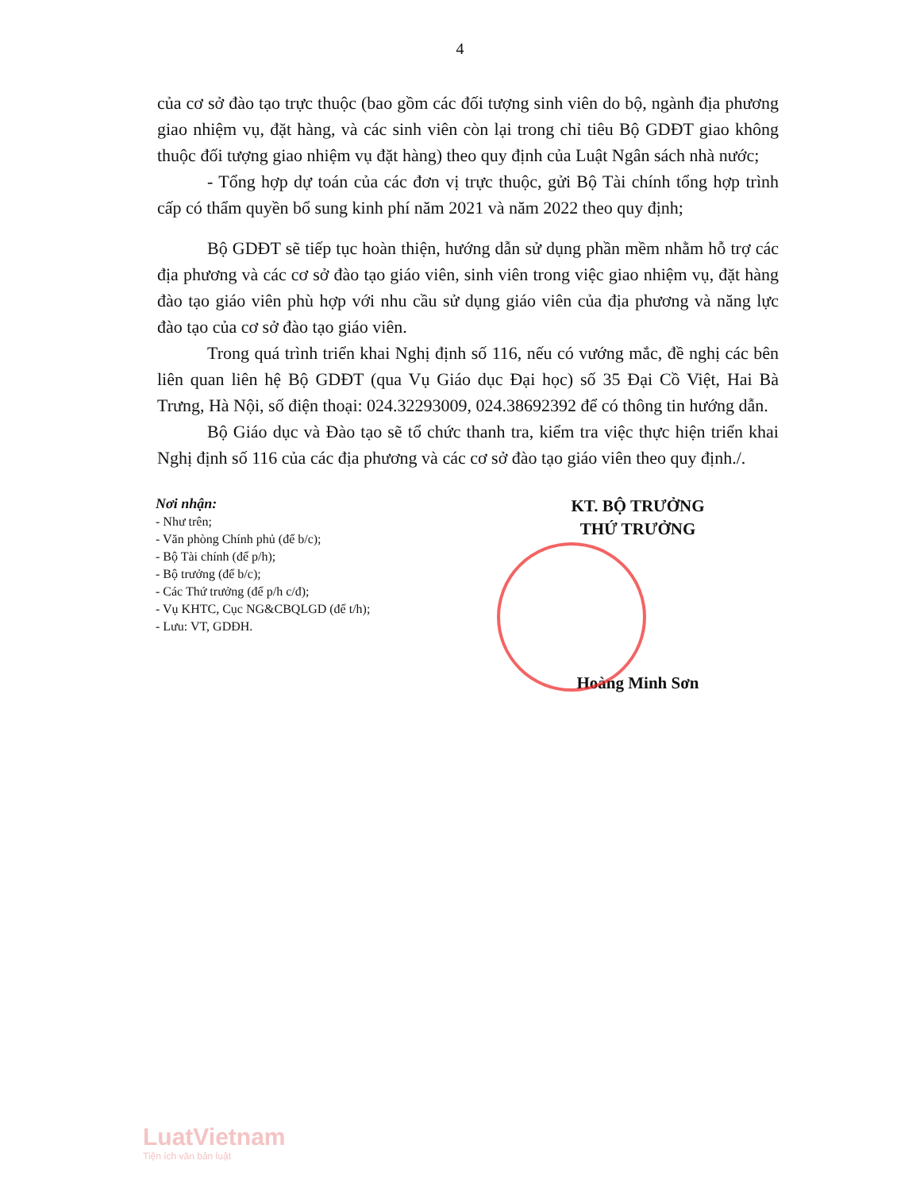4
của cơ sở đào tạo trực thuộc (bao gồm các đối tượng sinh viên do bộ, ngành địa phương giao nhiệm vụ, đặt hàng, và các sinh viên còn lại trong chỉ tiêu Bộ GDĐT giao không thuộc đối tượng giao nhiệm vụ đặt hàng) theo quy định của Luật Ngân sách nhà nước;
- Tổng hợp dự toán của các đơn vị trực thuộc, gửi Bộ Tài chính tổng hợp trình cấp có thẩm quyền bổ sung kinh phí năm 2021 và năm 2022 theo quy định;
Bộ GDĐT sẽ tiếp tục hoàn thiện, hướng dẫn sử dụng phần mềm nhằm hỗ trợ các địa phương và các cơ sở đào tạo giáo viên, sinh viên trong việc giao nhiệm vụ, đặt hàng đào tạo giáo viên phù hợp với nhu cầu sử dụng giáo viên của địa phương và năng lực đào tạo của cơ sở đào tạo giáo viên.
Trong quá trình triển khai Nghị định số 116, nếu có vướng mắc, đề nghị các bên liên quan liên hệ Bộ GDĐT (qua Vụ Giáo dục Đại học) số 35 Đại Cồ Việt, Hai Bà Trưng, Hà Nội, số điện thoại: 024.32293009, 024.38692392 để có thông tin hướng dẫn.
Bộ Giáo dục và Đào tạo sẽ tổ chức thanh tra, kiểm tra việc thực hiện triển khai Nghị định số 116 của các địa phương và các cơ sở đào tạo giáo viên theo quy định./.
Nơi nhận:
- Như trên;
- Văn phòng Chính phủ (để b/c);
- Bộ Tài chính (để p/h);
- Bộ trưởng (để b/c);
- Các Thứ trưởng (để p/h c/đ);
- Vụ KHTC, Cục NG&CBQLGD (để t/h);
- Lưu: VT, GDĐH.
KT. BỘ TRƯỞNG
THỨ TRƯỞNG
Hoàng Minh Sơn
LuatVietnam
Tiện ích văn bản luật